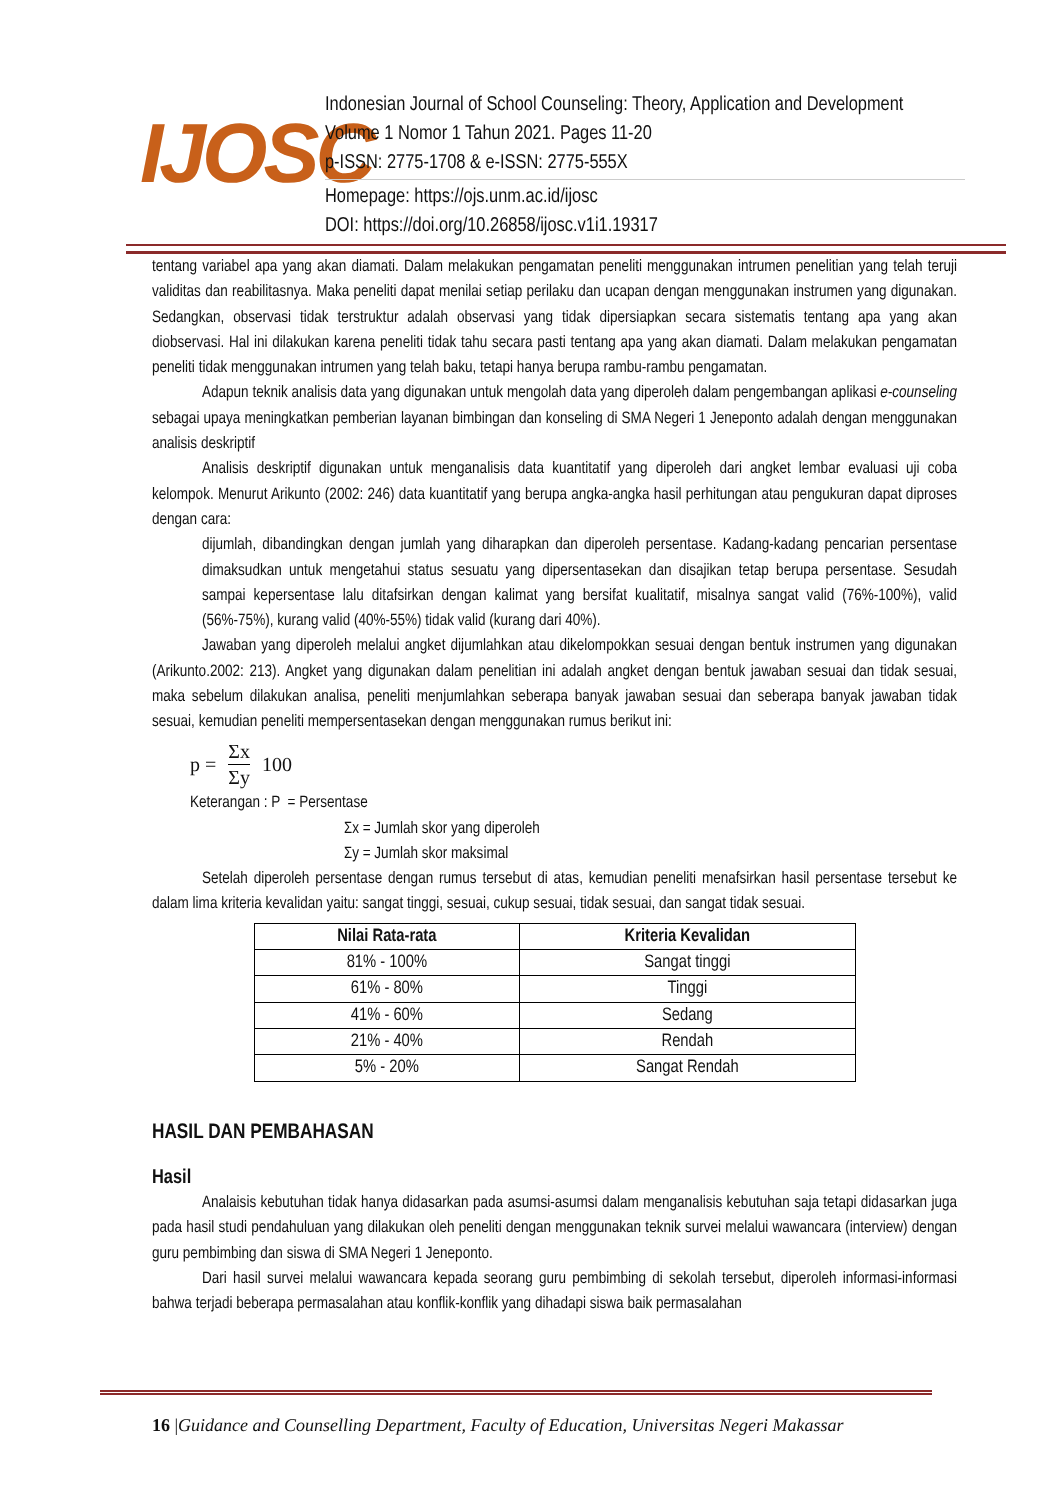IJOSC
Indonesian Journal of School Counseling: Theory, Application and Development
Volume 1 Nomor 1 Tahun 2021. Pages 11-20
p-ISSN: 2775-1708 & e-ISSN: 2775-555X
Homepage: https://ojs.unm.ac.id/ijosc
DOI: https://doi.org/10.26858/ijosc.v1i1.19317
tentang variabel apa yang akan diamati. Dalam melakukan pengamatan peneliti menggunakan intrumen penelitian yang telah teruji validitas dan reabilitasnya. Maka peneliti dapat menilai setiap perilaku dan ucapan dengan menggunakan instrumen yang digunakan. Sedangkan, observasi tidak terstruktur adalah observasi yang tidak dipersiapkan secara sistematis tentang apa yang akan diobservasi. Hal ini dilakukan karena peneliti tidak tahu secara pasti tentang apa yang akan diamati. Dalam melakukan pengamatan peneliti tidak menggunakan intrumen yang telah baku, tetapi hanya berupa rambu-rambu pengamatan.
Adapun teknik analisis data yang digunakan untuk mengolah data yang diperoleh dalam pengembangan aplikasi e-counseling sebagai upaya meningkatkan pemberian layanan bimbingan dan konseling di SMA Negeri 1 Jeneponto adalah dengan menggunakan analisis deskriptif
Analisis deskriptif digunakan untuk menganalisis data kuantitatif yang diperoleh dari angket lembar evaluasi uji coba kelompok. Menurut Arikunto (2002: 246) data kuantitatif yang berupa angka-angka hasil perhitungan atau pengukuran dapat diproses dengan cara:
dijumlah, dibandingkan dengan jumlah yang diharapkan dan diperoleh persentase. Kadang-kadang pencarian persentase dimaksudkan untuk mengetahui status sesuatu yang dipersentasekan dan disajikan tetap berupa persentase. Sesudah sampai kepersentase lalu ditafsirkan dengan kalimat yang bersifat kualitatif, misalnya sangat valid (76%-100%), valid (56%-75%), kurang valid (40%-55%) tidak valid (kurang dari 40%).
Jawaban yang diperoleh melalui angket dijumlahkan atau dikelompokkan sesuai dengan bentuk instrumen yang digunakan (Arikunto.2002: 213). Angket yang digunakan dalam penelitian ini adalah angket dengan bentuk jawaban sesuai dan tidak sesuai, maka sebelum dilakukan analisa, peneliti menjumlahkan seberapa banyak jawaban sesuai dan seberapa banyak jawaban tidak sesuai, kemudian peneliti mempersentasekan dengan menggunakan rumus berikut ini:
p = Σx Σy 100
Keterangan : P = Persentase
Σx = Jumlah skor yang diperoleh
Σy = Jumlah skor maksimal
Setelah diperoleh persentase dengan rumus tersebut di atas, kemudian peneliti menafsirkan hasil persentase tersebut ke dalam lima kriteria kevalidan yaitu: sangat tinggi, sesuai, cukup sesuai, tidak sesuai, dan sangat tidak sesuai.
| Nilai Rata-rata | Kriteria Kevalidan |
| --- | --- |
| 81% - 100% | Sangat tinggi |
| 61% - 80% | Tinggi |
| 41% - 60% | Sedang |
| 21% - 40% | Rendah |
| 5% - 20% | Sangat Rendah |
HASIL DAN PEMBAHASAN
Hasil
Analaisis kebutuhan tidak hanya didasarkan pada asumsi-asumsi dalam menganalisis kebutuhan saja tetapi didasarkan juga pada hasil studi pendahuluan yang dilakukan oleh peneliti dengan menggunakan teknik survei melalui wawancara (interview) dengan guru pembimbing dan siswa di SMA Negeri 1 Jeneponto.
Dari hasil survei melalui wawancara kepada seorang guru pembimbing di sekolah tersebut, diperoleh informasi-informasi bahwa terjadi beberapa permasalahan atau konflik-konflik yang dihadapi siswa baik permasalahan
16 |Guidance and Counselling Department, Faculty of Education, Universitas Negeri Makassar